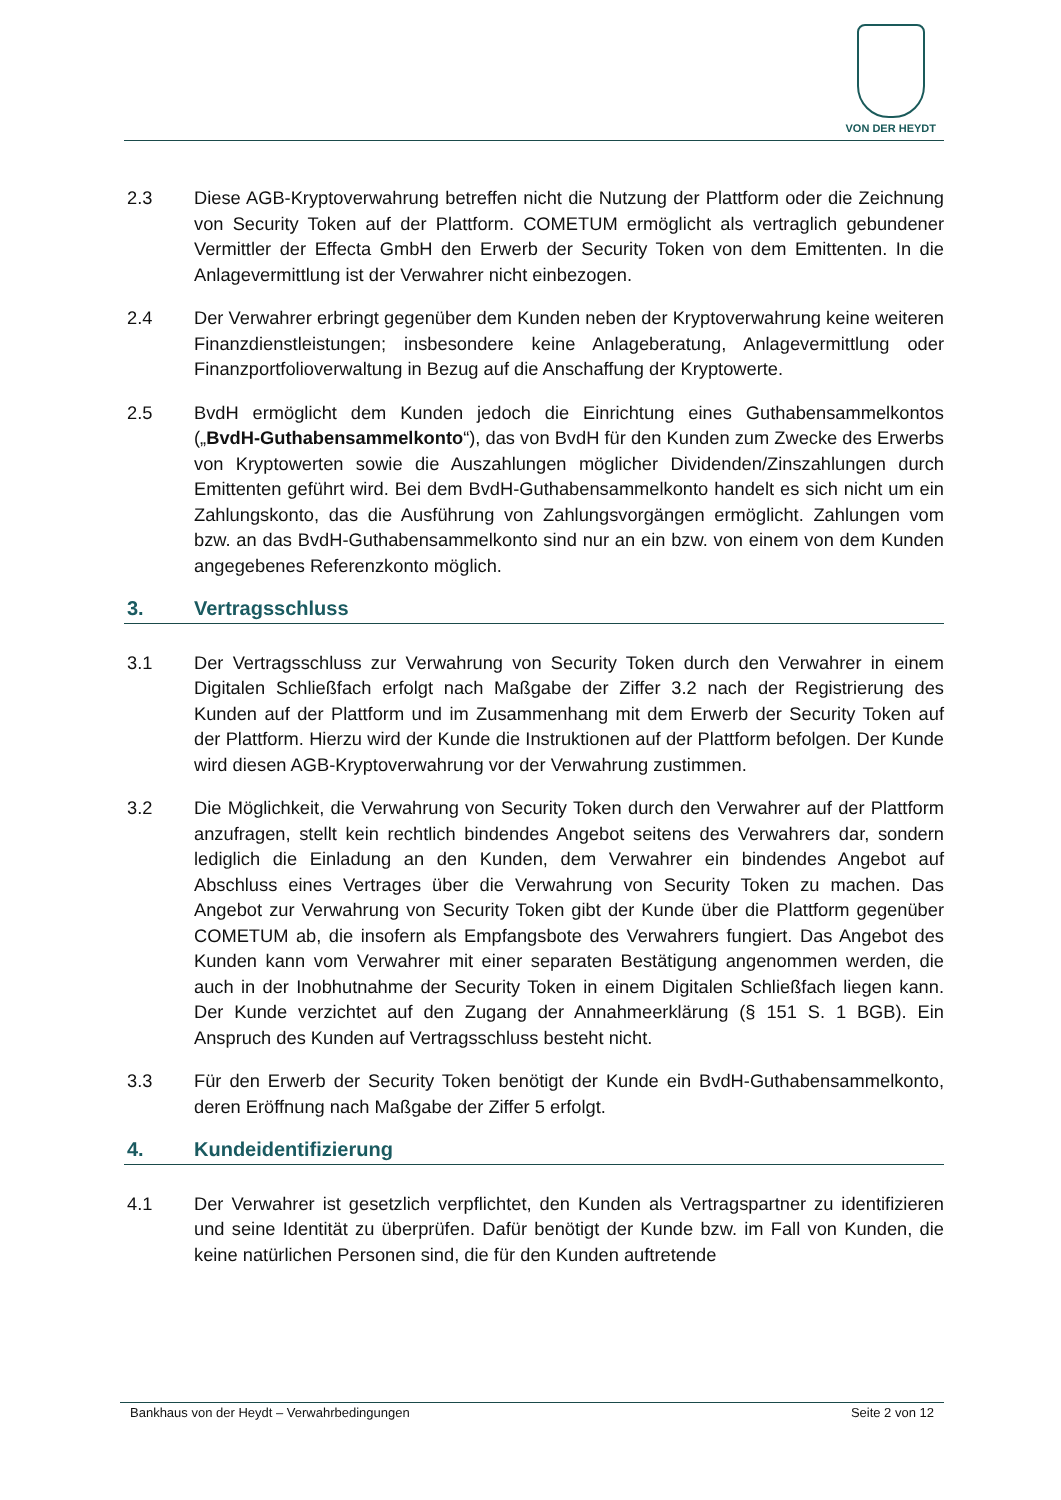VON DER HEYDT
2.3 Diese AGB-Kryptoverwahrung betreffen nicht die Nutzung der Plattform oder die Zeichnung von Security Token auf der Plattform. COMETUM ermöglicht als vertraglich gebundener Vermittler der Effecta GmbH den Erwerb der Security Token von dem Emittenten. In die Anlagevermittlung ist der Verwahrer nicht einbezogen.
2.4 Der Verwahrer erbringt gegenüber dem Kunden neben der Kryptoverwahrung keine weiteren Finanzdienstleistungen; insbesondere keine Anlageberatung, Anlagevermittlung oder Finanzportfolioverwaltung in Bezug auf die Anschaffung der Kryptowerte.
2.5 BvdH ermöglicht dem Kunden jedoch die Einrichtung eines Guthabensammelkontos („BvdH-Guthabensammelkonto“), das von BvdH für den Kunden zum Zwecke des Erwerbs von Kryptowerten sowie die Auszahlungen möglicher Dividenden/Zinszahlungen durch Emittenten geführt wird. Bei dem BvdH-Guthabensammelkonto handelt es sich nicht um ein Zahlungskonto, das die Ausführung von Zahlungsvorgängen ermöglicht. Zahlungen vom bzw. an das BvdH-Guthabensammelkonto sind nur an ein bzw. von einem von dem Kunden angegebenes Referenzkonto möglich.
3. Vertragsschluss
3.1 Der Vertragsschluss zur Verwahrung von Security Token durch den Verwahrer in einem Digitalen Schließfach erfolgt nach Maßgabe der Ziffer 3.2 nach der Registrierung des Kunden auf der Plattform und im Zusammenhang mit dem Erwerb der Security Token auf der Plattform. Hierzu wird der Kunde die Instruktionen auf der Plattform befolgen. Der Kunde wird diesen AGB-Kryptoverwahrung vor der Verwahrung zustimmen.
3.2 Die Möglichkeit, die Verwahrung von Security Token durch den Verwahrer auf der Plattform anzufragen, stellt kein rechtlich bindendes Angebot seitens des Verwahrers dar, sondern lediglich die Einladung an den Kunden, dem Verwahrer ein bindendes Angebot auf Abschluss eines Vertrages über die Verwahrung von Security Token zu machen. Das Angebot zur Verwahrung von Security Token gibt der Kunde über die Plattform gegenüber COMETUM ab, die insofern als Empfangsbote des Verwahrers fungiert. Das Angebot des Kunden kann vom Verwahrer mit einer separaten Bestätigung angenommen werden, die auch in der Inobhutnahme der Security Token in einem Digitalen Schließfach liegen kann. Der Kunde verzichtet auf den Zugang der Annahmeerklärung (§ 151 S. 1 BGB). Ein Anspruch des Kunden auf Vertragsschluss besteht nicht.
3.3 Für den Erwerb der Security Token benötigt der Kunde ein BvdH-Guthabensammelkonto, deren Eröffnung nach Maßgabe der Ziffer 5 erfolgt.
4. Kundeidentifizierung
4.1 Der Verwahrer ist gesetzlich verpflichtet, den Kunden als Vertragspartner zu identifizieren und seine Identität zu überprüfen. Dafür benötigt der Kunde bzw. im Fall von Kunden, die keine natürlichen Personen sind, die für den Kunden auftretende
Bankhaus von der Heydt – Verwahrbedingungen Seite 2 von 12